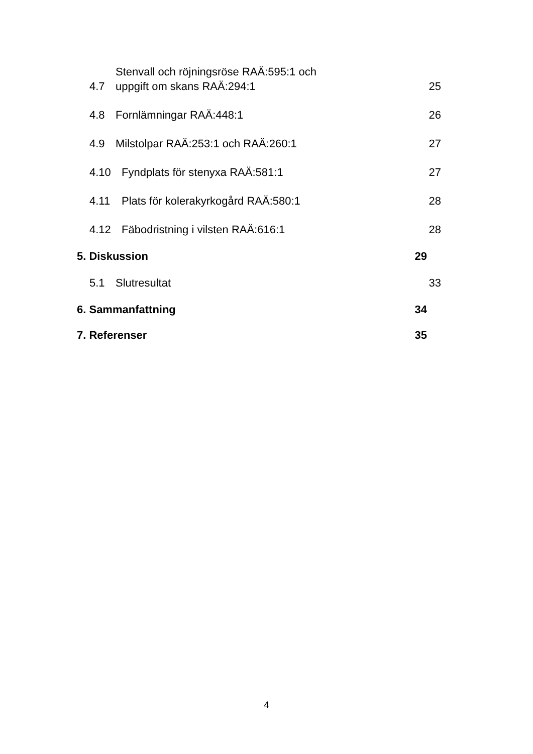4.7 Stenvall och röjningsröse RAÄ:595:1 och
uppgift om skans RAÄ:294:1 25
4.8 Fornlämningar RAÄ:448:1 26
4.9 Milstolpar RAÄ:253:1 och RAÄ:260:1 27
4.10 Fyndplats för stenyxa RAÄ:581:1 27
4.11 Plats för kolerakyrkogård RAÄ:580:1 28
4.12 Fäbodristning i vilsten RAÄ:616:1 28
5. Diskussion 29
5.1 Slutresultat 33
6. Sammanfattning 34
7. Referenser 35
4